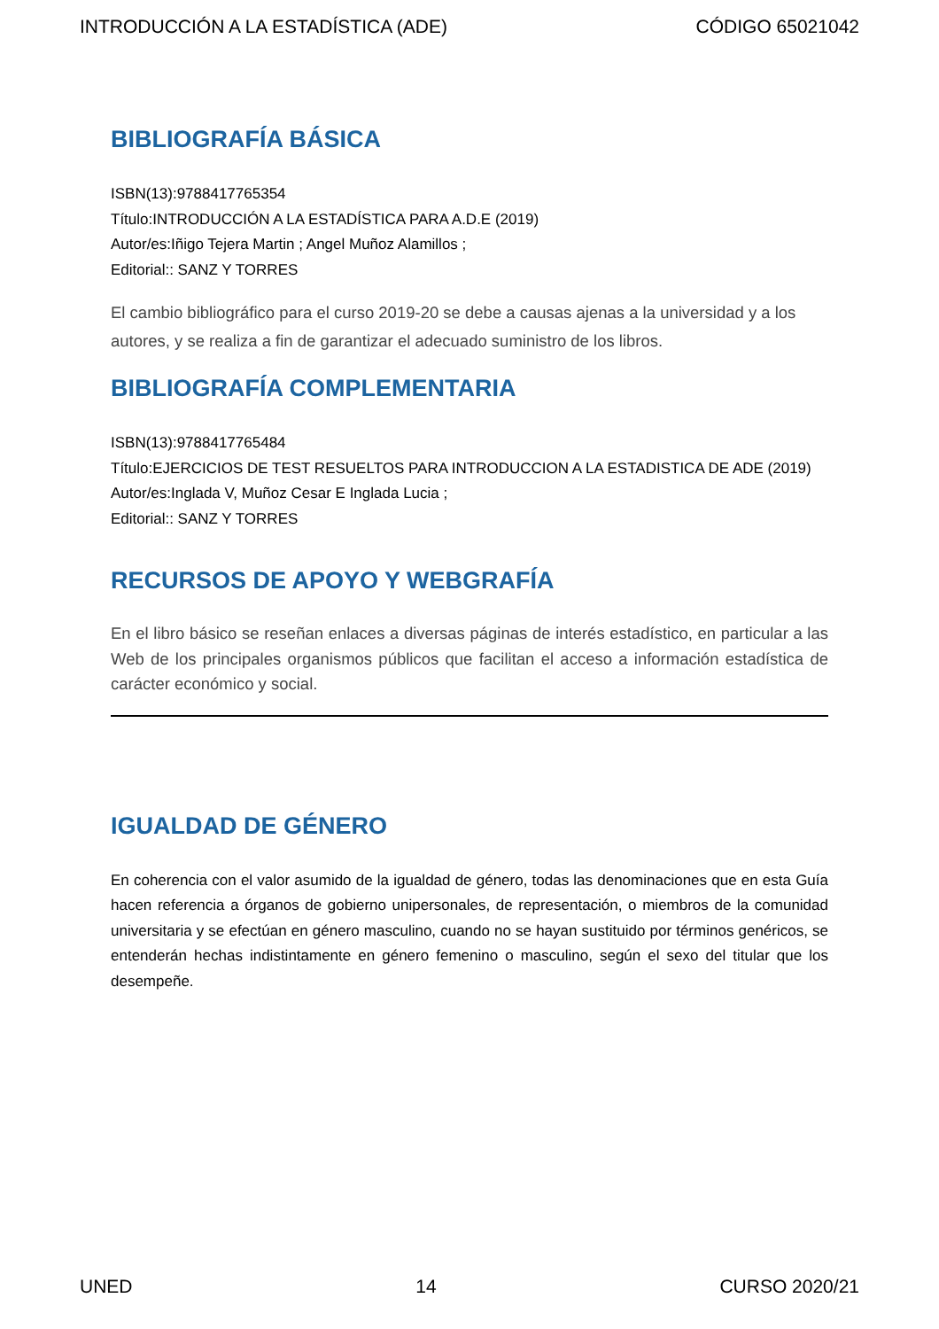INTRODUCCIÓN A LA ESTADÍSTICA (ADE) CÓDIGO 65021042
BIBLIOGRAFÍA BÁSICA
ISBN(13):9788417765354
Título:INTRODUCCIÓN A LA ESTADÍSTICA PARA A.D.E (2019)
Autor/es:Iñigo Tejera Martin ; Angel Muñoz Alamillos ;
Editorial:: SANZ Y TORRES
El cambio bibliográfico para el curso 2019-20 se debe a causas ajenas a la universidad y a los autores, y se realiza a fin de garantizar el adecuado suministro de los libros.
BIBLIOGRAFÍA COMPLEMENTARIA
ISBN(13):9788417765484
Título:EJERCICIOS DE TEST RESUELTOS PARA INTRODUCCION A LA ESTADISTICA DE ADE (2019)
Autor/es:Inglada V, Muñoz Cesar E Inglada Lucia ;
Editorial:: SANZ Y TORRES
RECURSOS DE APOYO Y WEBGRAFÍA
En el libro básico se reseñan enlaces a diversas páginas de interés estadístico, en particular a las Web de los principales organismos públicos que facilitan el acceso a información estadística de carácter económico y social.
IGUALDAD DE GÉNERO
En coherencia con el valor asumido de la igualdad de género, todas las denominaciones que en esta Guía hacen referencia a órganos de gobierno unipersonales, de representación, o miembros de la comunidad universitaria y se efectúan en género masculino, cuando no se hayan sustituido por términos genéricos, se entenderán hechas indistintamente en género femenino o masculino, según el sexo del titular que los desempeñe.
UNED 14 CURSO 2020/21